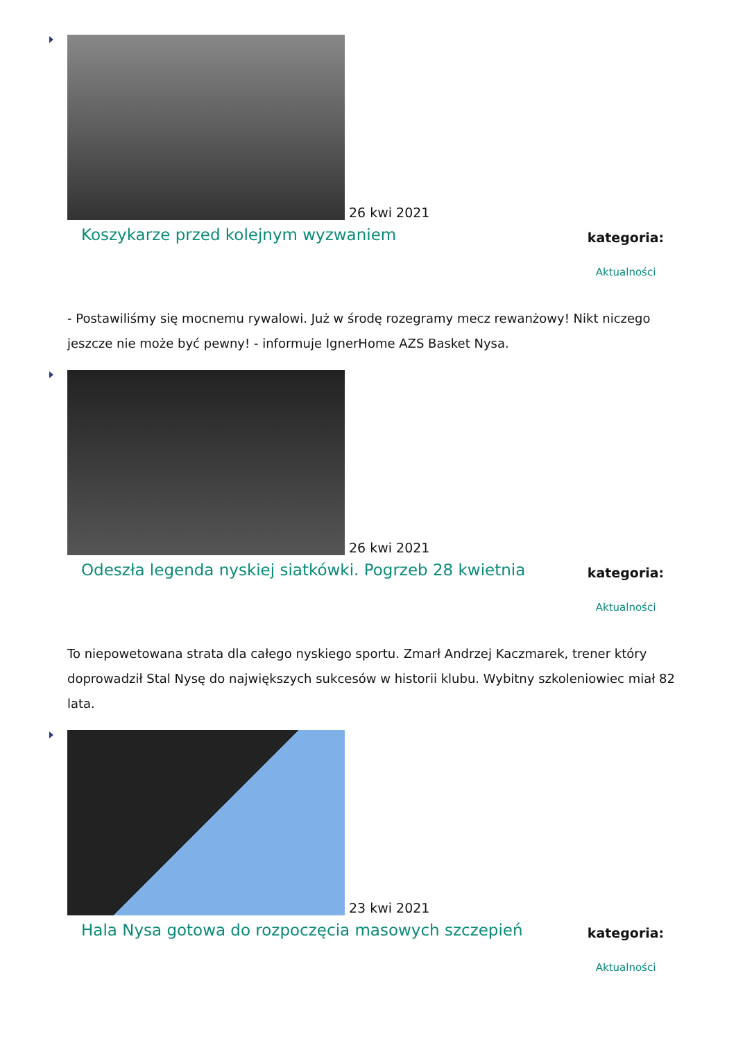26 kwi 2021
Koszykarze przed kolejnym wyzwaniem
kategoria:
Aktualności
- Postawiliśmy się mocnemu rywalowi. Już w środę rozegramy mecz rewanżowy! Nikt niczego jeszcze nie może być pewny! - informuje IgnerHome AZS Basket Nysa.
26 kwi 2021
Odeszła legenda nyskiej siatkówki. Pogrzeb 28 kwietnia
kategoria:
Aktualności
To niepowetowana strata dla całego nyskiego sportu. Zmarł Andrzej Kaczmarek, trener który doprowadził Stal Nysę do największych sukcesów w historii klubu. Wybitny szkoleniowiec miał 82 lata.
23 kwi 2021
Hala Nysa gotowa do rozpoczęcia masowych szczepień
kategoria:
Aktualności